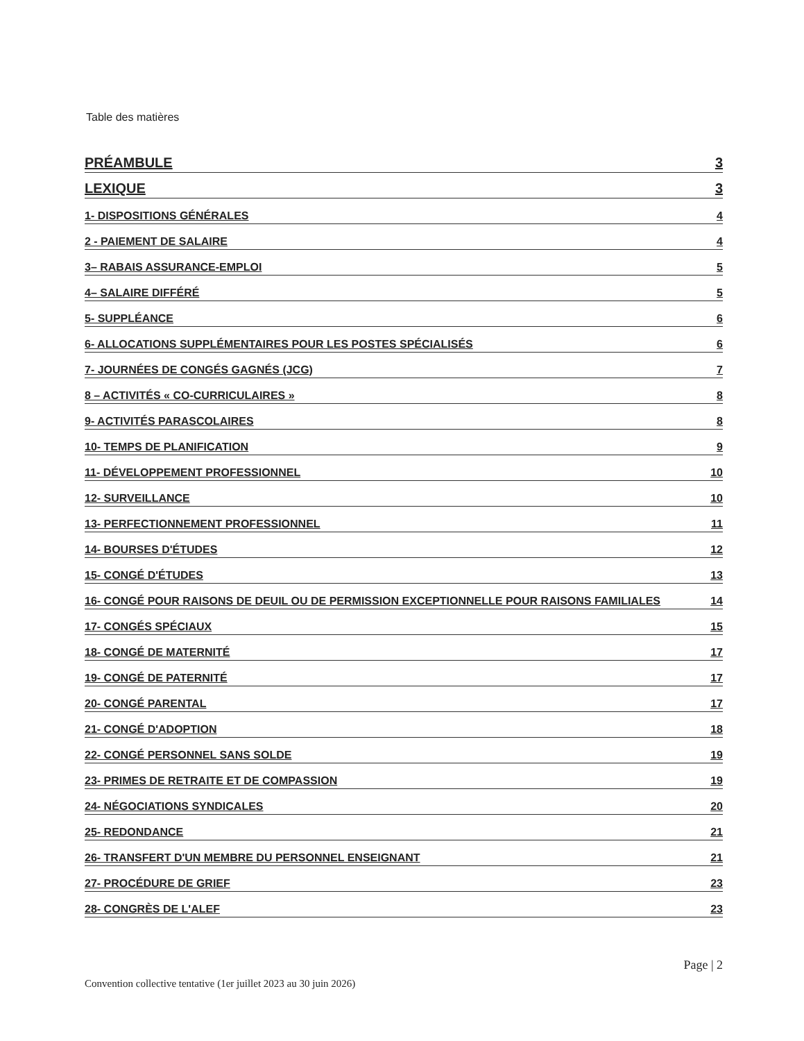Table des matières
PRÉAMBULE 3
LEXIQUE 3
1- DISPOSITIONS GÉNÉRALES 4
2 - PAIEMENT DE SALAIRE 4
3– RABAIS ASSURANCE-EMPLOI 5
4– SALAIRE DIFFÉRÉ 5
5- SUPPLÉANCE 6
6- ALLOCATIONS SUPPLÉMENTAIRES POUR LES POSTES SPÉCIALISÉS 6
7- JOURNÉES DE CONGÉS GAGNÉS (JCG) 7
8 – ACTIVITÉS « CO-CURRICULAIRES » 8
9- ACTIVITÉS PARASCOLAIRES 8
10- TEMPS DE PLANIFICATION 9
11- DÉVELOPPEMENT PROFESSIONNEL 10
12- SURVEILLANCE 10
13- PERFECTIONNEMENT PROFESSIONNEL 11
14- BOURSES D'ÉTUDES 12
15- CONGÉ D'ÉTUDES 13
16- CONGÉ POUR RAISONS DE DEUIL OU DE PERMISSION EXCEPTIONNELLE POUR RAISONS FAMILIALES 14
17- CONGÉS SPÉCIAUX 15
18- CONGÉ DE MATERNITÉ 17
19- CONGÉ DE PATERNITÉ 17
20- CONGÉ PARENTAL 17
21- CONGÉ D'ADOPTION 18
22- CONGÉ PERSONNEL SANS SOLDE 19
23- PRIMES DE RETRAITE ET DE COMPASSION 19
24- NÉGOCIATIONS SYNDICALES 20
25- REDONDANCE 21
26- TRANSFERT D'UN MEMBRE DU PERSONNEL ENSEIGNANT 21
27- PROCÉDURE DE GRIEF 23
28- CONGRÈS DE L'ALEF 23
Page | 2
Convention collective tentative (1er juillet 2023 au 30 juin 2026)